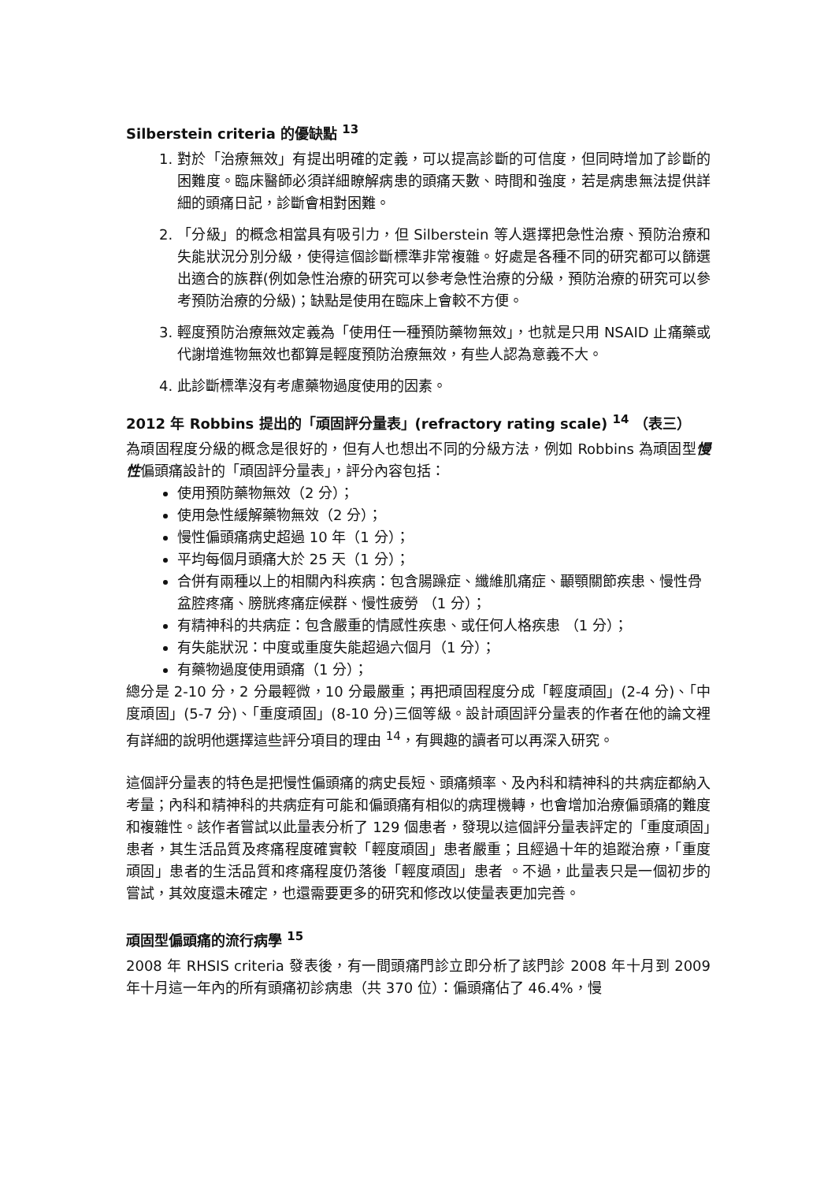Silberstein criteria 的優缺點 <sup>13</sup>
1. 對於「治療無效」有提出明確的定義，可以提高診斷的可信度，但同時增加了診斷的困難度。臨床醫師必須詳細瞭解病患的頭痛天數、時間和強度，若是病患無法提供詳細的頭痛日記，診斷會相對困難。
2. 「分級」的概念相當具有吸引力，但 Silberstein 等人選擇把急性治療、預防治療和失能狀況分別分級，使得這個診斷標準非常複雜。好處是各種不同的研究都可以篩選出適合的族群(例如急性治療的研究可以參考急性治療的分級，預防治療的研究可以參考預防治療的分級)；缺點是使用在臨床上會較不方便。
3. 輕度預防治療無效定義為「使用任一種預防藥物無效」，也就是只用 NSAID 止痛藥或代謝增進物無效也都算是輕度預防治療無效，有些人認為意義不大。
4. 此診斷標準沒有考慮藥物過度使用的因素。
2012 年 Robbins 提出的「頑固評分量表」(refractory rating scale) <sup>14</sup> （表三）
為頑固程度分級的概念是很好的，但有人也想出不同的分級方法，例如 Robbins 為頑固型慢性偏頭痛設計的「頑固評分量表」，評分內容包括：
使用預防藥物無效（2 分）；
使用急性緩解藥物無效（2 分）；
慢性偏頭痛病史超過 10 年（1 分）；
平均每個月頭痛大於 25 天（1 分）；
合併有兩種以上的相關內科疾病：包含腸躁症、纖維肌痛症、顳顎關節疾患、慢性骨盆腔疼痛、膀胱疼痛症候群、慢性疲勞 （1 分）；
有精神科的共病症：包含嚴重的情感性疾患、或任何人格疾患 （1 分）；
有失能狀況：中度或重度失能超過六個月（1 分）；
有藥物過度使用頭痛（1 分）；
總分是 2-10 分，2 分最輕微，10 分最嚴重；再把頑固程度分成「輕度頑固」(2-4 分)、「中度頑固」(5-7 分)、「重度頑固」(8-10 分)三個等級。設計頑固評分量表的作者在他的論文裡有詳細的說明他選擇這些評分項目的理由 <sup>14</sup>，有興趣的讀者可以再深入研究。
這個評分量表的特色是把慢性偏頭痛的病史長短、頭痛頻率、及內科和精神科的共病症都納入考量；內科和精神科的共病症有可能和偏頭痛有相似的病理機轉，也會增加治療偏頭痛的難度和複雜性。該作者嘗試以此量表分析了 129 個患者，發現以這個評分量表評定的「重度頑固」患者，其生活品質及疼痛程度確實較「輕度頑固」患者嚴重；且經過十年的追蹤治療，「重度頑固」患者的生活品質和疼痛程度仍落後「輕度頑固」患者 。不過，此量表只是一個初步的嘗試，其效度還未確定，也還需要更多的研究和修改以使量表更加完善。
頑固型偏頭痛的流行病學 <sup>15</sup>
2008 年 RHSIS criteria 發表後，有一間頭痛門診立即分析了該門診 2008 年十月到 2009 年十月這一年內的所有頭痛初診病患（共 370 位）：偏頭痛佔了 46.4%，慢